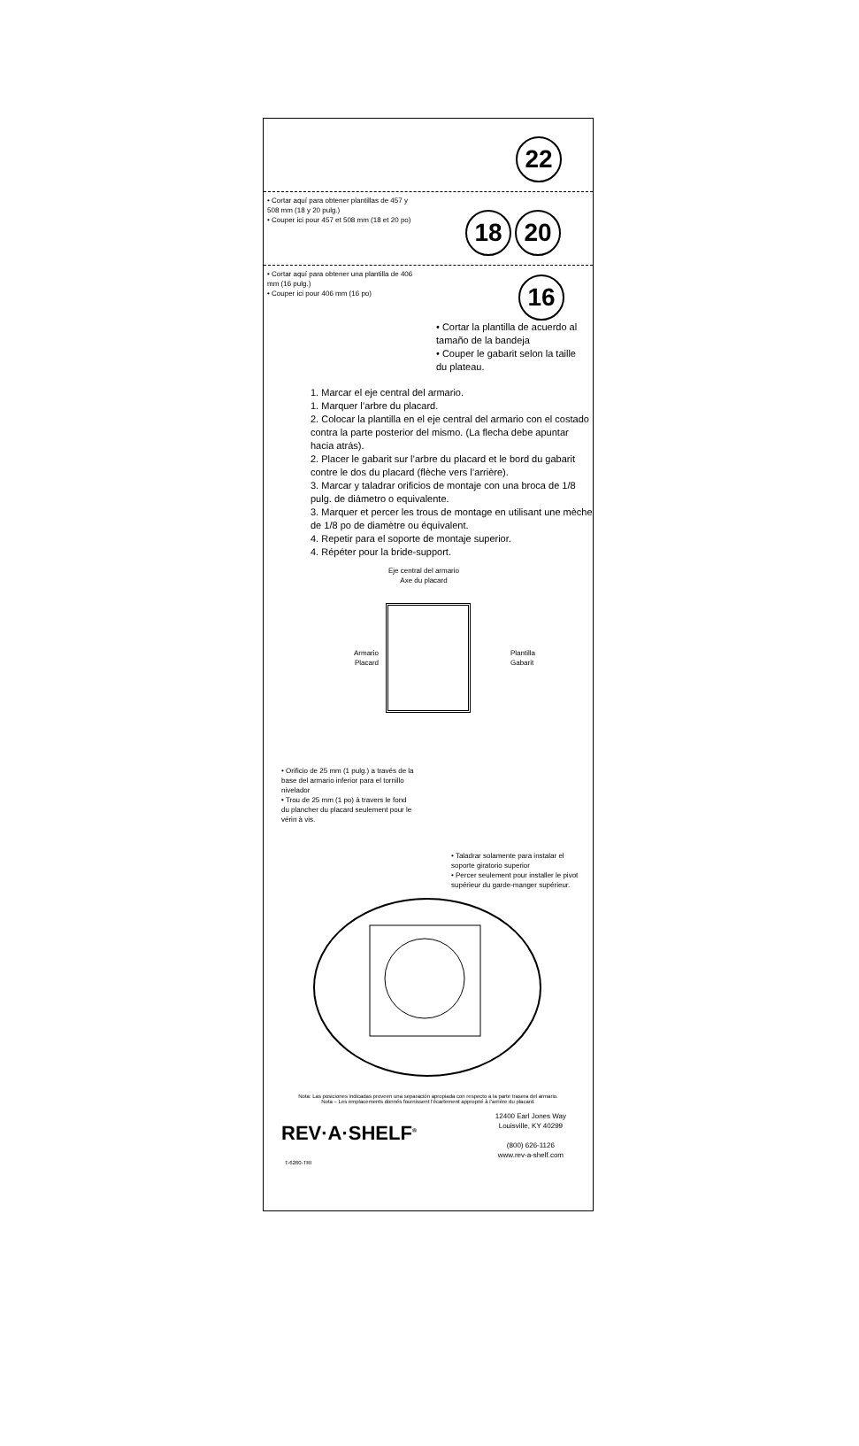22
• Cortar aquí para obtener plantillas de 457 y 508 mm (18 y 20 pulg.)
• Couper ici pour 457 et 508 mm (18 et 20 po)
18 20
• Cortar aquí para obtener una plantilla de 406 mm (16 pulg.)
• Couper ici pour 406 mm (16 po)
16
• Cortar la plantilla de acuerdo al tamaño de la bandeja
• Couper le gabarit selon la taille du plateau.
1. Marcar el eje central del armario.
1. Marquer l’arbre du placard.
2. Colocar la plantilla en el eje central del armario con el costado contra la parte posterior del mismo. (La flecha debe apuntar hacia atrás).
2. Placer le gabarit sur l’arbre du placard et le bord du gabarit contre le dos du placard (flèche vers l’arrière).
3. Marcar y taladrar orificios de montaje con una broca de 1/8 pulg. de diámetro o equivalente.
3. Marquer et percer les trous de montage en utilisant une mèche de 1/8 po de diamètre ou équivalent.
4. Repetir para el soporte de montaje superior.
4. Répéter pour la bride-support.
Eje central del armario
Axe du placard
Armario
Placard
Plantilla
Gabarit
• Orificio de 25 mm (1 pulg.) a través de la base del armario inferior para el tornillo nivelador
• Trou de 25 mm (1 po) à travers le fond du plancher du placard seulement pour le vérin à vis.
• Taladrar solamente para instalar el soporte giratorio superior
• Percer seulement pour installer le pivot supérieur du garde-manger supérieur.
Nota: Las posiciones indicadas proveen una separación apropiada con respecto a la parte trasera del armario.
Nota – Les emplacements donnés fournissent l’écartement approprié à l’arrière du placard.
REV·A·SHELF<sup>®</sup>
12400 Earl Jones Way
Louisville, KY 40299
(800) 626-1126
www.rev-a-shelf.com
T-6260-TRI